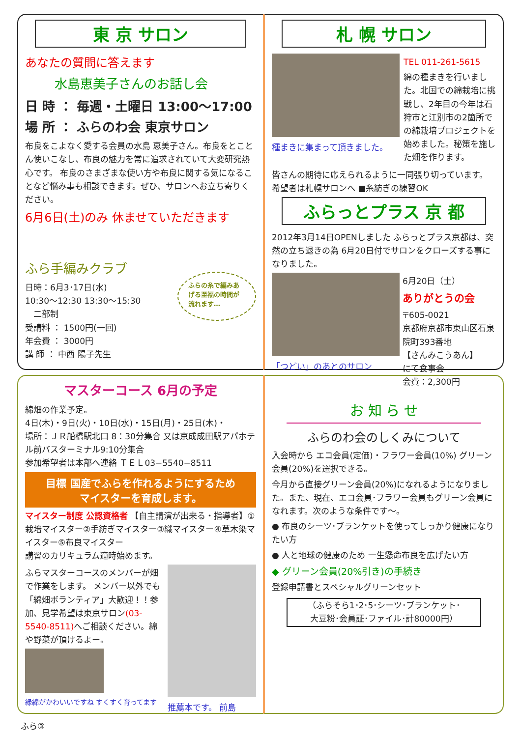東 京 サロン
あなたの質問に答えます
水島恵美子さんのお話し会
日 時 ： 毎週・土曜日 13:00～17:00
場 所 ： ふらのわ会 東京サロン
布良をこよなく愛する会員の水島 恵美子さん。布良をとことん使いこなし、布良の魅力を常に追求されていて大変研究熱心です。 布良のさまざまな使い方や布良に関する気になることなど悩み事も相談できます。ぜひ、サロンへお立ち寄りください。
6月6日(土)のみ 休ませていただきます
ふら手編みクラブ
日時：6月3･17日(水)
10:30～12:30 13:30～15:30
　二部制
受講料 ： 1500円(一回)
年会費 ： 3000円
講 師 ： 中西 陽子先生
ふらの糸で編みあげる至福の時間が流れます…
札 幌 サロン
種まきに集まって頂きました。 TEL 011-261-5615
綿の種まきを行いました。北国での綿栽培に挑戦し、2年目の今年は石狩市と江別市の2箇所での綿栽培プロジェクトを始めました。秘策を施した畑を作ります。
皆さんの期待に応えられるように一同張り切っています。 希望者は札幌サロンへ ■糸紡ぎの練習OK
ふらっとプラス 京 都
2012年3月14日OPENしました ふらっとプラス京都は、突然の立ち退きの為 6月20日付でサロンをクローズする事になりました。
「つどい」のあとのサロン 6月20日（土）
ありがとうの会
〒605-0021
京都府京都市東山区石泉院町393番地
【さんみこうあん】
にて食事会
会費：2,300円
マスターコース 6月の予定
綿畑の作業予定。
4日(木)・9日(火)・10日(水)・15日(月)・25日(木)・
場所：ＪＲ船橋駅北口 8：30分集合 又は京成成田駅アパホテル前バスターミナル9:10分集合
参加希望者は本部へ連絡 ＴＥＬ03−5540−8511
目標 国産でふらを作れるようにするため
マイスターを育成します。
マイスター制度 公認資格者 【自主講演が出来る・指導者】①栽培マイスター②手紡ぎマイスター③織マイスター④草木染マイスター⑤布良マイスター
講習のカリキュラム適時始めます。
ふらマスターコースのメンバーが畑で作業をします。 メンバー以外でも「綿畑ボランティア」大歓迎！！参加、見学希望は東京サロン(03-5540-8511) へご相談ください。綿や野菜が頂けるよー。
緑綿がかわいいですね すくすく育ってます
推薦本です。 前島
お 知 ら せ
ふらのわ会のしくみについて
入会時から エコ会員(定価)・フラワー会員(10%) グリーン会員(20%)を選択できる。
今月から直接グリーン会員(20%)になれるようになりました。また、現在、エコ会員･フラワー会員もグリーン会員になれます。次のような条件です～。
● 布良のシーツ･ブランケットを使ってしっかり健康になりたい方
● 人と地球の健康のため 一生懸命布良を広げたい方
◆ グリーン会員(20%引き)の手続き
登録申請書とスペシャルグリーンセット
（ふらそら1･2･5･シーツ･ブランケット･
大豆粉･会員証･ファイル･計80000円）
ふら③